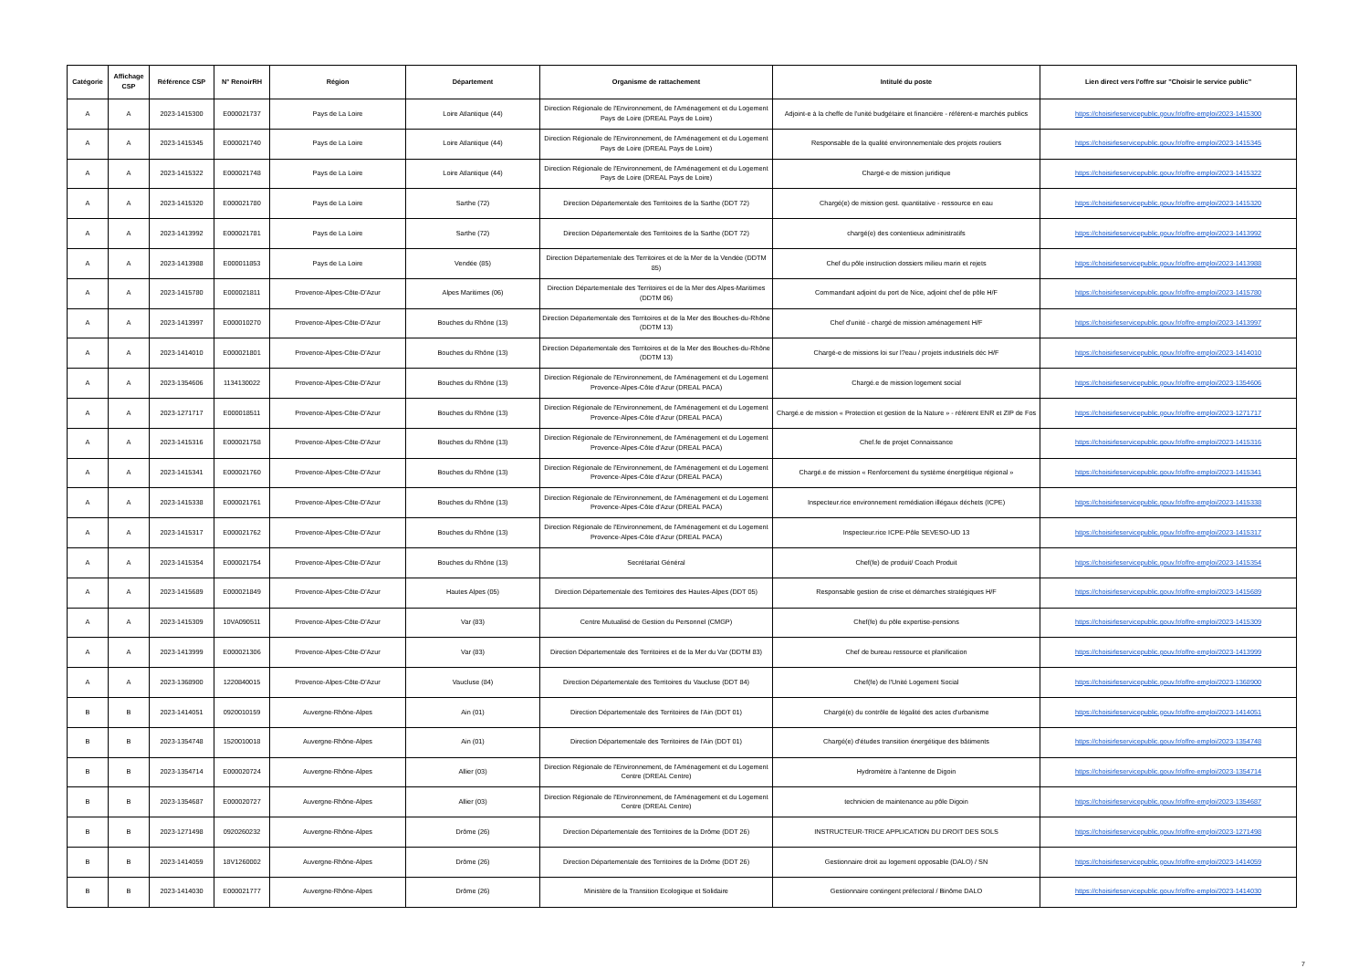| Catégorie | Affichage CSP | Référence CSP | N° RenoirRH | Région | Département | Organisme de rattachement | Intitulé du poste | Lien direct vers l'offre sur "Choisir le service public" |
| --- | --- | --- | --- | --- | --- | --- | --- | --- |
| A | A | 2023-1415300 | E000021737 | Pays de La Loire | Loire Atlantique (44) | Direction Régionale de l'Environnement, de l'Aménagement et du Logement Pays de Loire (DREAL Pays de Loire) | Adjoint-e à la cheffe de l'unité budgétaire et financière - référent-e marchés publics | https://choisirleservicepublic.gouv.fr/offre-emploi/2023-1415300 |
| A | A | 2023-1415345 | E000021740 | Pays de La Loire | Loire Atlantique (44) | Direction Régionale de l'Environnement, de l'Aménagement et du Logement Pays de Loire (DREAL Pays de Loire) | Responsable de la qualité environnementale des projets routiers | https://choisirleservicepublic.gouv.fr/offre-emploi/2023-1415345 |
| A | A | 2023-1415322 | E000021748 | Pays de La Loire | Loire Atlantique (44) | Direction Régionale de l'Environnement, de l'Aménagement et du Logement Pays de Loire (DREAL Pays de Loire) | Chargé-e de mission juridique | https://choisirleservicepublic.gouv.fr/offre-emploi/2023-1415322 |
| A | A | 2023-1415320 | E000021780 | Pays de La Loire | Sarthe (72) | Direction Départementale des Territoires de la Sarthe (DDT 72) | Chargé(e) de mission gest. quantitative - ressource en eau | https://choisirleservicepublic.gouv.fr/offre-emploi/2023-1415320 |
| A | A | 2023-1413992 | E000021781 | Pays de La Loire | Sarthe (72) | Direction Départementale des Territoires de la Sarthe (DDT 72) | chargé(e) des contentieux administratifs | https://choisirleservicepublic.gouv.fr/offre-emploi/2023-1413992 |
| A | A | 2023-1413988 | E000011853 | Pays de La Loire | Vendée (85) | Direction Départementale des Territoires et de la Mer de la Vendée (DDTM 85) | Chef du pôle instruction dossiers milieu marin et rejets | https://choisirleservicepublic.gouv.fr/offre-emploi/2023-1413988 |
| A | A | 2023-1415780 | E000021811 | Provence-Alpes-Côte-D'Azur | Alpes Maritimes (06) | Direction Départementale des Territoires et de la Mer des Alpes-Maritimes (DDTM 06) | Commandant adjoint du port de Nice, adjoint chef de pôle H/F | https://choisirleservicepublic.gouv.fr/offre-emploi/2023-1415780 |
| A | A | 2023-1413997 | E000010270 | Provence-Alpes-Côte-D'Azur | Bouches du Rhône (13) | Direction Départementale des Territoires et de la Mer des Bouches-du-Rhône (DDTM 13) | Chef d'unité - chargé de mission aménagement H/F | https://choisirleservicepublic.gouv.fr/offre-emploi/2023-1413997 |
| A | A | 2023-1414010 | E000021801 | Provence-Alpes-Côte-D'Azur | Bouches du Rhône (13) | Direction Départementale des Territoires et de la Mer des Bouches-du-Rhône (DDTM 13) | Chargé-e de missions loi sur l?eau / projets industriels déc H/F | https://choisirleservicepublic.gouv.fr/offre-emploi/2023-1414010 |
| A | A | 2023-1354606 | 1134130022 | Provence-Alpes-Côte-D'Azur | Bouches du Rhône (13) | Direction Régionale de l'Environnement, de l'Aménagement et du Logement Provence-Alpes-Côte d'Azur (DREAL PACA) | Chargé.e de mission logement social | https://choisirleservicepublic.gouv.fr/offre-emploi/2023-1354606 |
| A | A | 2023-1271717 | E000018511 | Provence-Alpes-Côte-D'Azur | Bouches du Rhône (13) | Direction Régionale de l'Environnement, de l'Aménagement et du Logement Provence-Alpes-Côte d'Azur (DREAL PACA) | Chargé.e de mission « Protection et gestion de la Nature » - référent ENR et ZIP de Fos | https://choisirleservicepublic.gouv.fr/offre-emploi/2023-1271717 |
| A | A | 2023-1415316 | E000021758 | Provence-Alpes-Côte-D'Azur | Bouches du Rhône (13) | Direction Régionale de l'Environnement, de l'Aménagement et du Logement Provence-Alpes-Côte d'Azur (DREAL PACA) | Chef.fe de projet Connaissance | https://choisirleservicepublic.gouv.fr/offre-emploi/2023-1415316 |
| A | A | 2023-1415341 | E000021760 | Provence-Alpes-Côte-D'Azur | Bouches du Rhône (13) | Direction Régionale de l'Environnement, de l'Aménagement et du Logement Provence-Alpes-Côte d'Azur (DREAL PACA) | Chargé.e de mission « Renforcement du système énergétique régional » | https://choisirleservicepublic.gouv.fr/offre-emploi/2023-1415341 |
| A | A | 2023-1415338 | E000021761 | Provence-Alpes-Côte-D'Azur | Bouches du Rhône (13) | Direction Régionale de l'Environnement, de l'Aménagement et du Logement Provence-Alpes-Côte d'Azur (DREAL PACA) | Inspecteur.rice environnement remédiation illégaux déchets (ICPE) | https://choisirleservicepublic.gouv.fr/offre-emploi/2023-1415338 |
| A | A | 2023-1415317 | E000021762 | Provence-Alpes-Côte-D'Azur | Bouches du Rhône (13) | Direction Régionale de l'Environnement, de l'Aménagement et du Logement Provence-Alpes-Côte d'Azur (DREAL PACA) | Inspecteur.rice ICPE-Pôle SEVESO-UD 13 | https://choisirleservicepublic.gouv.fr/offre-emploi/2023-1415317 |
| A | A | 2023-1415354 | E000021754 | Provence-Alpes-Côte-D'Azur | Bouches du Rhône (13) | Secrétariat Général | Chef(fe) de produit/ Coach Produit | https://choisirleservicepublic.gouv.fr/offre-emploi/2023-1415354 |
| A | A | 2023-1415689 | E000021849 | Provence-Alpes-Côte-D'Azur | Hautes Alpes (05) | Direction Départementale des Territoires des Hautes-Alpes (DDT 05) | Responsable gestion de crise et démarches stratégiques H/F | https://choisirleservicepublic.gouv.fr/offre-emploi/2023-1415689 |
| A | A | 2023-1415309 | 10VA090511 | Provence-Alpes-Côte-D'Azur | Var (83) | Centre Mutualisé de Gestion du Personnel (CMGP) | Chef(fe) du pôle expertise-pensions | https://choisirleservicepublic.gouv.fr/offre-emploi/2023-1415309 |
| A | A | 2023-1413999 | E000021306 | Provence-Alpes-Côte-D'Azur | Var (83) | Direction Départementale des Territoires et de la Mer du Var (DDTM 83) | Chef de bureau ressource et planification | https://choisirleservicepublic.gouv.fr/offre-emploi/2023-1413999 |
| A | A | 2023-1368900 | 1220840015 | Provence-Alpes-Côte-D'Azur | Vaucluse (84) | Direction Départementale des Territoires du Vaucluse (DDT 84) | Chef(fe) de l'Unité Logement Social | https://choisirleservicepublic.gouv.fr/offre-emploi/2023-1368900 |
| B | B | 2023-1414051 | 0920010159 | Auvergne-Rhône-Alpes | Ain (01) | Direction Départementale des Territoires de l'Ain (DDT 01) | Chargé(e) du contrôle de légalité des actes d'urbanisme | https://choisirleservicepublic.gouv.fr/offre-emploi/2023-1414051 |
| B | B | 2023-1354748 | 1520010018 | Auvergne-Rhône-Alpes | Ain (01) | Direction Départementale des Territoires de l'Ain (DDT 01) | Chargé(e) d'études transition énergétique des bâtiments | https://choisirleservicepublic.gouv.fr/offre-emploi/2023-1354748 |
| B | B | 2023-1354714 | E000020724 | Auvergne-Rhône-Alpes | Allier (03) | Direction Régionale de l'Environnement, de l'Aménagement et du Logement Centre (DREAL Centre) | Hydromètre à l'antenne de Digoin | https://choisirleservicepublic.gouv.fr/offre-emploi/2023-1354714 |
| B | B | 2023-1354687 | E000020727 | Auvergne-Rhône-Alpes | Allier (03) | Direction Régionale de l'Environnement, de l'Aménagement et du Logement Centre (DREAL Centre) | technicien de maintenance au pôle Digoin | https://choisirleservicepublic.gouv.fr/offre-emploi/2023-1354687 |
| B | B | 2023-1271498 | 0920260232 | Auvergne-Rhône-Alpes | Drôme (26) | Direction Départementale des Territoires de la Drôme (DDT 26) | INSTRUCTEUR-TRICE APPLICATION DU DROIT DES SOLS | https://choisirleservicepublic.gouv.fr/offre-emploi/2023-1271498 |
| B | B | 2023-1414059 | 18V1260002 | Auvergne-Rhône-Alpes | Drôme (26) | Direction Départementale des Territoires de la Drôme (DDT 26) | Gestionnaire droit au logement opposable (DALO) / SN | https://choisirleservicepublic.gouv.fr/offre-emploi/2023-1414059 |
| B | B | 2023-1414030 | E000021777 | Auvergne-Rhône-Alpes | Drôme (26) | Ministère de la Transition Ecologique et Solidaire | Gestionnaire contingent préfectoral / Binôme DALO | https://choisirleservicepublic.gouv.fr/offre-emploi/2023-1414030 |
7